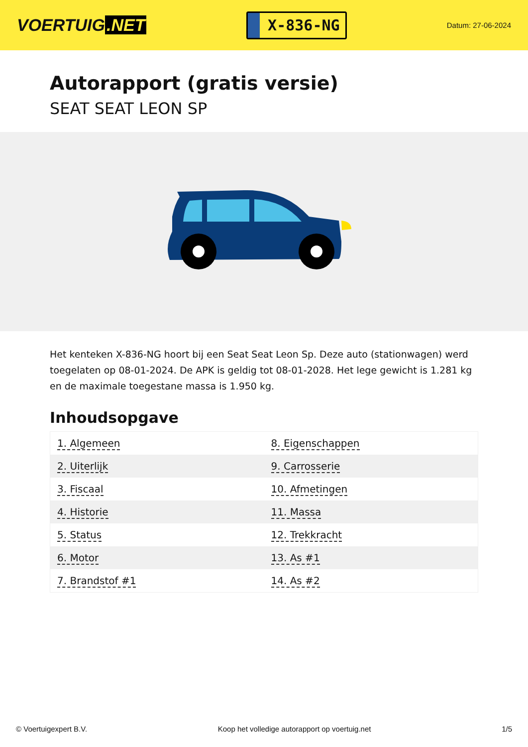VOERTUIG.NET
X-836-NG
Datum: 27-06-2024
Autorapport (gratis versie)
SEAT SEAT LEON SP
Het kenteken X-836-NG hoort bij een Seat Seat Leon Sp. Deze auto (stationwagen) werd toegelaten op 08-01-2024. De APK is geldig tot 08-01-2028. Het lege gewicht is 1.281 kg en de maximale toegestane massa is 1.950 kg.
Inhoudsopgave
| 1. Algemeen | 8. Eigenschappen |
| 2. Uiterlijk | 9. Carrosserie |
| 3. Fiscaal | 10. Afmetingen |
| 4. Historie | 11. Massa |
| 5. Status | 12. Trekkracht |
| 6. Motor | 13. As #1 |
| 7. Brandstof #1 | 14. As #2 |
© Voertuigexpert B.V. Koop het volledige autorapport op voertuig.net 1/5